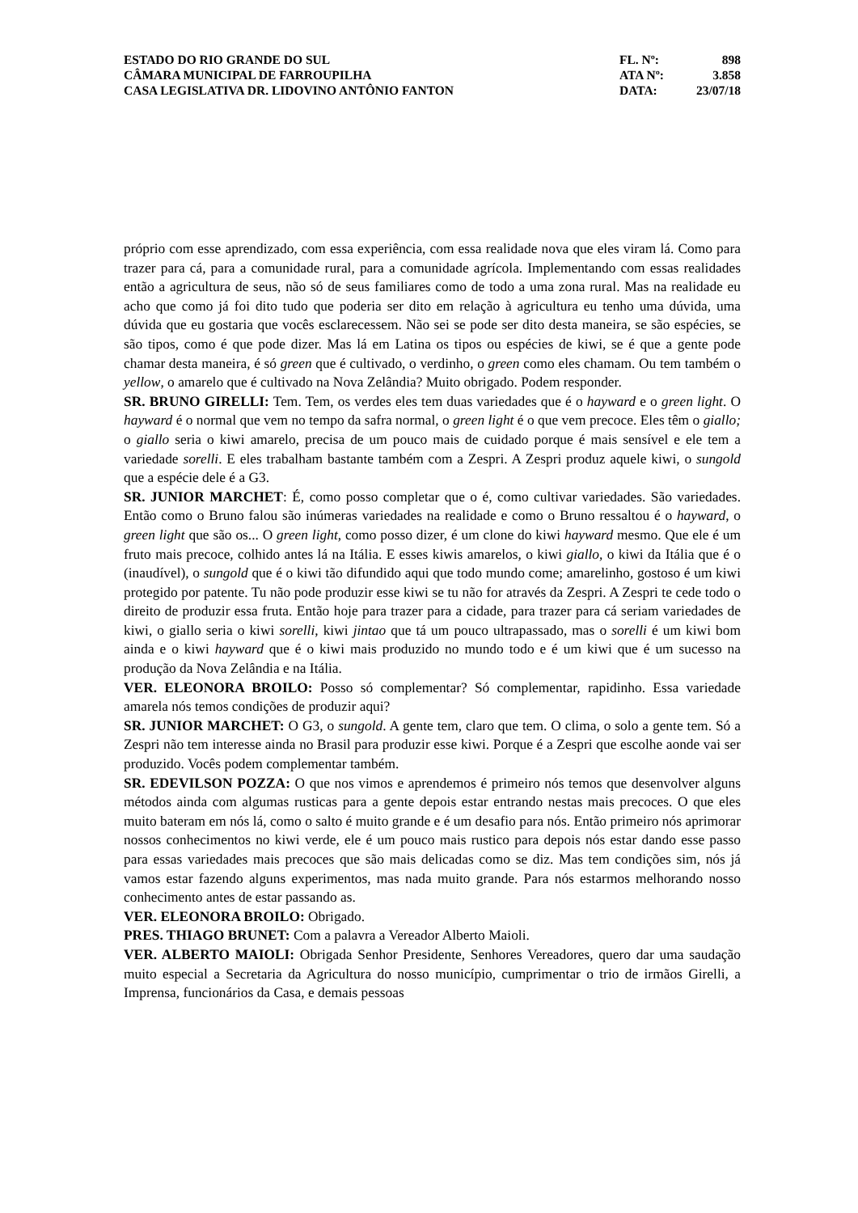ESTADO DO RIO GRANDE DO SUL
CÂMARA MUNICIPAL DE FARROUPILHA
CASA LEGISLATIVA DR. LIDOVINO ANTÔNIO FANTON
FL. Nº: 898
ATA Nº: 3.858
DATA: 23/07/18
próprio com esse aprendizado, com essa experiência, com essa realidade nova que eles viram lá. Como para trazer para cá, para a comunidade rural, para a comunidade agrícola. Implementando com essas realidades então a agricultura de seus, não só de seus familiares como de todo a uma zona rural. Mas na realidade eu acho que como já foi dito tudo que poderia ser dito em relação à agricultura eu tenho uma dúvida, uma dúvida que eu gostaria que vocês esclarecessem. Não sei se pode ser dito desta maneira, se são espécies, se são tipos, como é que pode dizer. Mas lá em Latina os tipos ou espécies de kiwi, se é que a gente pode chamar desta maneira, é só green que é cultivado, o verdinho, o green como eles chamam. Ou tem também o yellow, o amarelo que é cultivado na Nova Zelândia? Muito obrigado. Podem responder.
SR. BRUNO GIRELLI: Tem. Tem, os verdes eles tem duas variedades que é o hayward e o green light. O hayward é o normal que vem no tempo da safra normal, o green light é o que vem precoce. Eles têm o giallo; o giallo seria o kiwi amarelo, precisa de um pouco mais de cuidado porque é mais sensível e ele tem a variedade sorelli. E eles trabalham bastante também com a Zespri. A Zespri produz aquele kiwi, o sungold que a espécie dele é a G3.
SR. JUNIOR MARCHET: É, como posso completar que o é, como cultivar variedades. São variedades. Então como o Bruno falou são inúmeras variedades na realidade e como o Bruno ressaltou é o hayward, o green light que são os... O green light, como posso dizer, é um clone do kiwi hayward mesmo. Que ele é um fruto mais precoce, colhido antes lá na Itália. E esses kiwis amarelos, o kiwi giallo, o kiwi da Itália que é o (inaudível), o sungold que é o kiwi tão difundido aqui que todo mundo come; amarelinho, gostoso é um kiwi protegido por patente. Tu não pode produzir esse kiwi se tu não for através da Zespri. A Zespri te cede todo o direito de produzir essa fruta. Então hoje para trazer para a cidade, para trazer para cá seriam variedades de kiwi, o giallo seria o kiwi sorelli, kiwi jintao que tá um pouco ultrapassado, mas o sorelli é um kiwi bom ainda e o kiwi hayward que é o kiwi mais produzido no mundo todo e é um kiwi que é um sucesso na produção da Nova Zelândia e na Itália.
VER. ELEONORA BROILO: Posso só complementar? Só complementar, rapidinho. Essa variedade amarela nós temos condições de produzir aqui?
SR. JUNIOR MARCHET: O G3, o sungold. A gente tem, claro que tem. O clima, o solo a gente tem. Só a Zespri não tem interesse ainda no Brasil para produzir esse kiwi. Porque é a Zespri que escolhe aonde vai ser produzido. Vocês podem complementar também.
SR. EDEVILSON POZZA: O que nos vimos e aprendemos é primeiro nós temos que desenvolver alguns métodos ainda com algumas rusticas para a gente depois estar entrando nestas mais precoces. O que eles muito bateram em nós lá, como o salto é muito grande e é um desafio para nós. Então primeiro nós aprimorar nossos conhecimentos no kiwi verde, ele é um pouco mais rustico para depois nós estar dando esse passo para essas variedades mais precoces que são mais delicadas como se diz. Mas tem condições sim, nós já vamos estar fazendo alguns experimentos, mas nada muito grande. Para nós estarmos melhorando nosso conhecimento antes de estar passando as.
VER. ELEONORA BROILO: Obrigado.
PRES. THIAGO BRUNET: Com a palavra a Vereador Alberto Maioli.
VER. ALBERTO MAIOLI: Obrigada Senhor Presidente, Senhores Vereadores, quero dar uma saudação muito especial a Secretaria da Agricultura do nosso município, cumprimentar o trio de irmãos Girelli, a Imprensa, funcionários da Casa, e demais pessoas